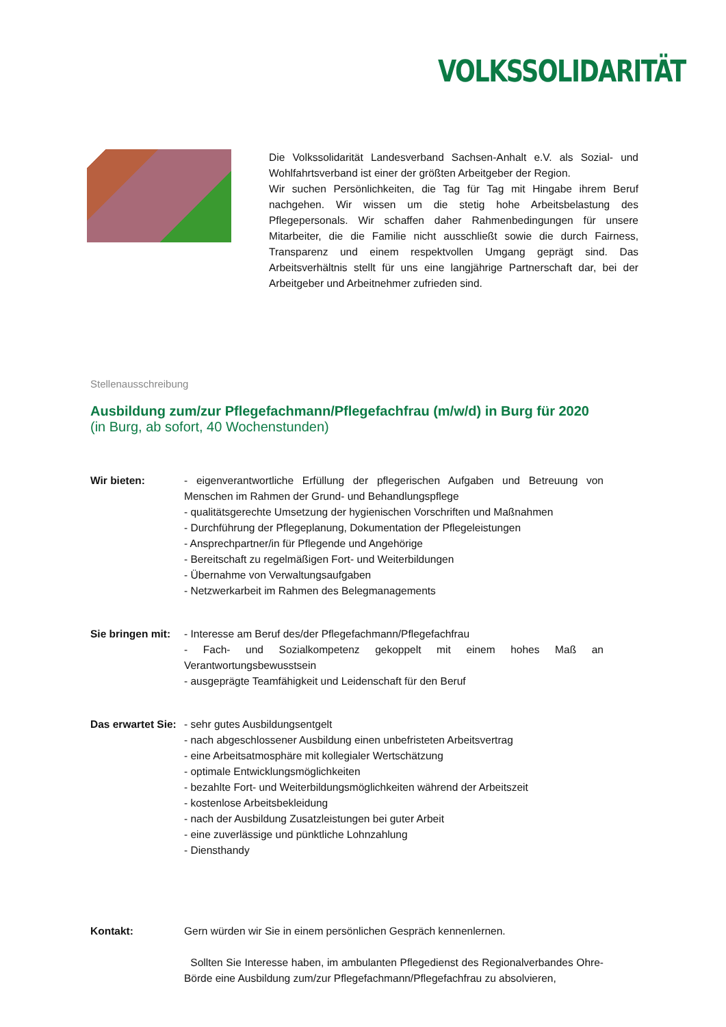VOLKSSOLIDARITÄT
Die Volkssolidarität Landesverband Sachsen-Anhalt e.V. als Sozial- und Wohlfahrtsverband ist einer der größten Arbeitgeber der Region.
Wir suchen Persönlichkeiten, die Tag für Tag mit Hingabe ihrem Beruf nachgehen. Wir wissen um die stetig hohe Arbeitsbelastung des Pflegepersonals. Wir schaffen daher Rahmenbedingungen für unsere Mitarbeiter, die die Familie nicht ausschließt sowie die durch Fairness, Transparenz und einem respektvollen Umgang geprägt sind. Das Arbeitsverhältnis stellt für uns eine langjährige Partnerschaft dar, bei der Arbeitgeber und Arbeitnehmer zufrieden sind.
Stellenausschreibung
Ausbildung zum/zur Pflegefachmann/Pflegefachfrau (m/w/d) in Burg für 2020
(in Burg, ab sofort, 40 Wochenstunden)
Wir bieten: - eigenverantwortliche Erfüllung der pflegerischen Aufgaben und Betreuung von Menschen im Rahmen der Grund- und Behandlungspflege
- qualitätsgerechte Umsetzung der hygienischen Vorschriften und Maßnahmen
- Durchführung der Pflegeplanung, Dokumentation der Pflegeleistungen
- Ansprechpartner/in für Pflegende und Angehörige
- Bereitschaft zu regelmäßigen Fort- und Weiterbildungen
- Übernahme von Verwaltungsaufgaben
- Netzwerkarbeit im Rahmen des Belegmanagements
Sie bringen mit:
- Interesse am Beruf des/der Pflegefachmann/Pflegefachfrau
- Fach- und Sozialkompetenz gekoppelt mit einem hohes Maß an Verantwortungsbewusstsein
- ausgeprägte Teamfähigkeit und Leidenschaft für den Beruf
Das erwartet Sie:
- sehr gutes Ausbildungsentgelt
- nach abgeschlossener Ausbildung einen unbefristeten Arbeitsvertrag
- eine Arbeitsatmosphäre mit kollegialer Wertschätzung
- optimale Entwicklungsmöglichkeiten
- bezahlte Fort- und Weiterbildungsmöglichkeiten während der Arbeitszeit
- kostenlose Arbeitsbekleidung
- nach der Ausbildung Zusatzleistungen bei guter Arbeit
- eine zuverlässige und pünktliche Lohnzahlung
- Diensthandy
Kontakt: Gern würden wir Sie in einem persönlichen Gespräch kennenlernen.
Sollten Sie Interesse haben, im ambulanten Pflegedienst des Regionalverbandes Ohre-Börde eine Ausbildung zum/zur Pflegefachmann/Pflegefachfrau zu absolvieren,